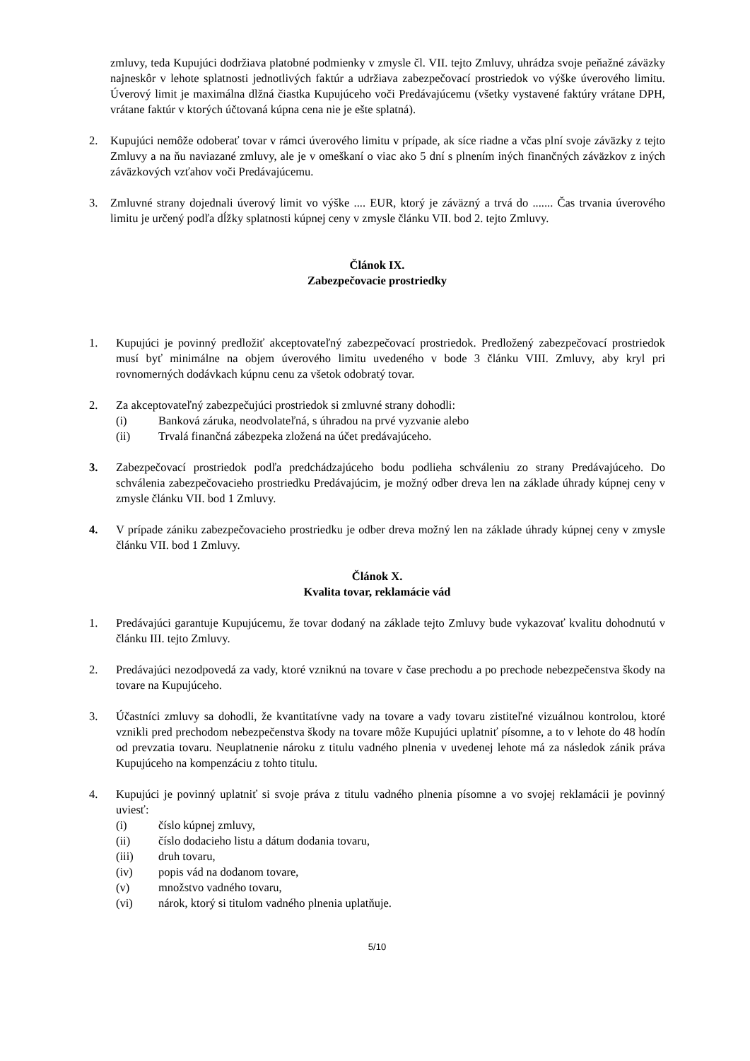zmluvy, teda Kupujúci dodržiava platobné podmienky v zmysle čl. VII. tejto Zmluvy, uhrádza svoje peňažné záväzky najneskôr v lehote splatnosti jednotlivých faktúr a udržiava zabezpečovací prostriedok vo výške úverového limitu. Úverový limit je maximálna dlžná čiastka Kupujúceho voči Predávajúcemu (všetky vystavené faktúry vrátane DPH, vrátane faktúr v ktorých účtovaná kúpna cena nie je ešte splatná).
2. Kupujúci nemôže odoberať tovar v rámci úverového limitu v prípade, ak síce riadne a včas plní svoje záväzky z tejto Zmluvy a na ňu naviazané zmluvy, ale je v omeškaní o viac ako 5 dní s plnením iných finančných záväzkov z iných záväzkových vzťahov voči Predávajúcemu.
3. Zmluvné strany dojednali úverový limit vo výške .... EUR, ktorý je záväzný a trvá do ....... Čas trvania úverového limitu je určený podľa dĺžky splatnosti kúpnej ceny v zmysle článku VII. bod 2. tejto Zmluvy.
Článok IX.
Zabezpečovacie prostriedky
1. Kupujúci je povinný predložiť akceptovateľný zabezpečovací prostriedok. Predložený zabezpečovací prostriedok musí byť minimálne na objem úverového limitu uvedeného v bode 3 článku VIII. Zmluvy, aby kryl pri rovnomerných dodávkach kúpnu cenu za všetok odobratý tovar.
2. Za akceptovateľný zabezpečujúci prostriedok si zmluvné strany dohodli:
(i) Banková záruka, neodvolateľná, s úhradou na prvé vyzvanie alebo
(ii) Trvalá finančná zábezpeka zložená na účet predávajúceho.
3. Zabezpečovací prostriedok podľa predchádzajúceho bodu podlieha schváleniu zo strany Predávajúceho. Do schválenia zabezpečovacieho prostriedku Predávajúcim, je možný odber dreva len na základe úhrady kúpnej ceny v zmysle článku VII. bod 1 Zmluvy.
4. V prípade zániku zabezpečovacieho prostriedku je odber dreva možný len na základe úhrady kúpnej ceny v zmysle článku VII. bod 1 Zmluvy.
Článok X.
Kvalita tovar, reklamácie vád
1. Predávajúci garantuje Kupujúcemu, že tovar dodaný na základe tejto Zmluvy bude vykazovať kvalitu dohodnutú v článku III. tejto Zmluvy.
2. Predávajúci nezodpovedá za vady, ktoré vzniknú na tovare v čase prechodu a po prechode nebezpečenstva škody na tovare na Kupujúceho.
3. Účastníci zmluvy sa dohodli, že kvantitatívne vady na tovare a vady tovaru zistiteľné vizuálnou kontrolou, ktoré vznikli pred prechodom nebezpečenstva škody na tovare môže Kupujúci uplatniť písomne, a to v lehote do 48 hodín od prevzatia tovaru. Neuplatnenie nároku z titulu vadného plnenia v uvedenej lehote má za následok zánik práva Kupujúceho na kompenzáciu z tohto titulu.
4. Kupujúci je povinný uplatniť si svoje práva z titulu vadného plnenia písomne a vo svojej reklamácii je povinný uviesť:
(i) číslo kúpnej zmluvy,
(ii) číslo dodacieho listu a dátum dodania tovaru,
(iii) druh tovaru,
(iv) popis vád na dodanom tovare,
(v) množstvo vadného tovaru,
(vi) nárok, ktorý si titulom vadného plnenia uplatňuje.
5/10